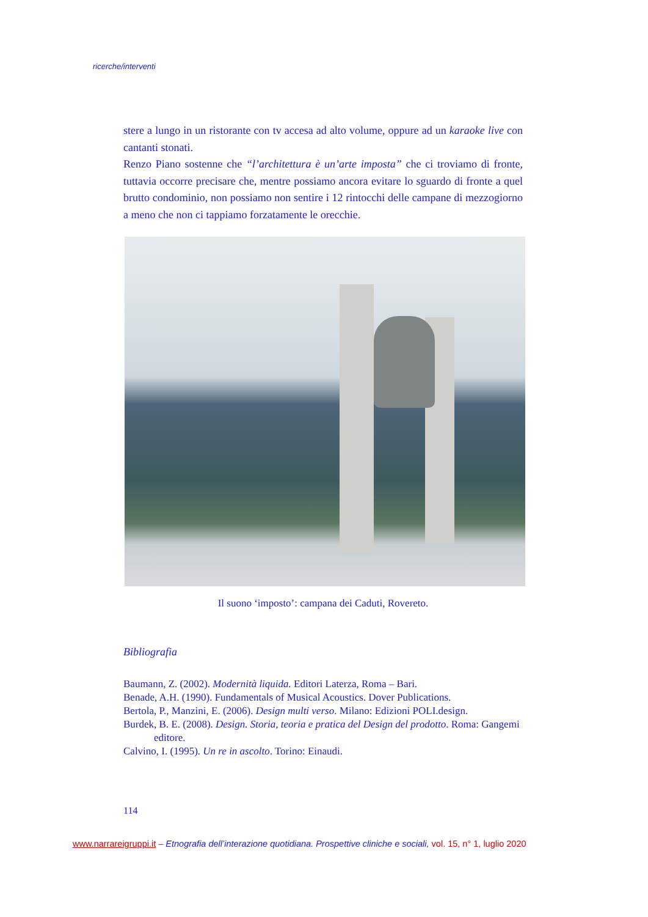ricerche/interventi
stere a lungo in un ristorante con tv accesa ad alto volume, oppure ad un karaoke live con cantanti stonati.
Renzo Piano sostenne che “l’architettura è un’arte imposta” che ci troviamo di fronte, tuttavia occorre precisare che, mentre possiamo ancora evitare lo sguardo di fronte a quel brutto condominio, non possiamo non sentire i 12 rintocchi delle campane di mezzogiorno a meno che non ci tappiamo forzatamente le orecchie.
Il suono ‘imposto’: campana dei Caduti, Rovereto.
Bibliografia
Baumann, Z. (2002). Modernità liquida. Editori Laterza, Roma – Bari.
Benade, A.H. (1990). Fundamentals of Musical Acoustics. Dover Publications.
Bertola, P., Manzini, E. (2006). Design multi verso. Milano: Edizioni POLI.design.
Burdek, B. E. (2008). Design. Storia, teoria e pratica del Design del prodotto. Roma: Gangemi editore.
Calvino, I. (1995). Un re in ascolto. Torino: Einaudi.
114
www.narrareigruppi.it – Etnografia dell’interazione quotidiana. Prospettive cliniche e sociali, vol. 15, n° 1, luglio 2020